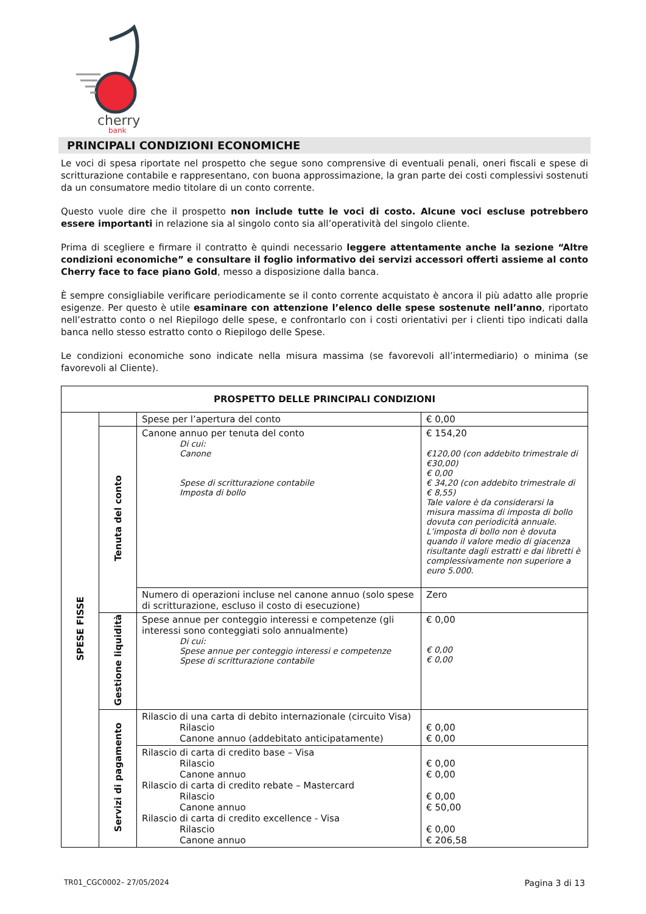cherry
bank
PRINCIPALI CONDIZIONI ECONOMICHE
Le voci di spesa riportate nel prospetto che segue sono comprensive di eventuali penali, oneri fiscali e spese di scritturazione contabile e rappresentano, con buona approssimazione, la gran parte dei costi complessivi sostenuti da un consumatore medio titolare di un conto corrente.
Questo vuole dire che il prospetto non include tutte le voci di costo. Alcune voci escluse potrebbero essere importanti in relazione sia al singolo conto sia all’operatività del singolo cliente.
Prima di scegliere e firmare il contratto è quindi necessario leggere attentamente anche la sezione “Altre condizioni economiche” e consultare il foglio informativo dei servizi accessori offerti assieme al conto Cherry face to face piano Gold, messo a disposizione dalla banca.
È sempre consigliabile verificare periodicamente se il conto corrente acquistato è ancora il più adatto alle proprie esigenze. Per questo è utile esaminare con attenzione l’elenco delle spese sostenute nell’anno, riportato nell’estratto conto o nel Riepilogo delle spese, e confrontarlo con i costi orientativi per i clienti tipo indicati dalla banca nello stesso estratto conto o Riepilogo delle Spese.
Le condizioni economiche sono indicate nella misura massima (se favorevoli all’intermediario) o minima (se favorevoli al Cliente).
| PROSPETTO DELLE PRINCIPALI CONDIZIONI | | | |
| --- | --- | --- | --- |
| SPESE FISSE | | Spese per l’apertura del conto | € 0,00 |
| | Tenuta del conto | Canone annuo per tenuta del conto Di cui: Canone Spese di scritturazione contabile Imposta di bollo | € 154,20 €120,00 (con addebito trimestrale di €30,00) € 0,00 € 34,20 (con addebito trimestrale di € 8,55) Tale valore è da considerarsi la misura massima di imposta di bollo dovuta con periodicità annuale. L’imposta di bollo non è dovuta quando il valore medio di giacenza risultante dagli estratti e dai libretti è complessivamente non superiore a euro 5.000. |
| | | Numero di operazioni incluse nel canone annuo (solo spese di scritturazione, escluso il costo di esecuzione) | Zero |
| | Gestione liquidità | Spese annue per conteggio interessi e competenze (gli interessi sono conteggiati solo annualmente) Di cui: Spese annue per conteggio interessi e competenze Spese di scritturazione contabile | € 0,00 € 0,00 € 0,00 |
| | Servizi di pagamento | Rilascio di una carta di debito internazionale (circuito Visa) Rilascio Canone annuo (addebitato anticipatamente) | € 0,00 € 0,00 |
| | | Rilascio di carta di credito base – Visa Rilascio Canone annuo Rilascio di carta di credito rebate – Mastercard Rilascio Canone annuo Rilascio di carta di credito excellence - Visa Rilascio Canone annuo | € 0,00 € 0,00 € 0,00 € 50,00 € 0,00 € 206,58 |
TR01_CGC0002– 27/05/2024 Pagina 3 di 13